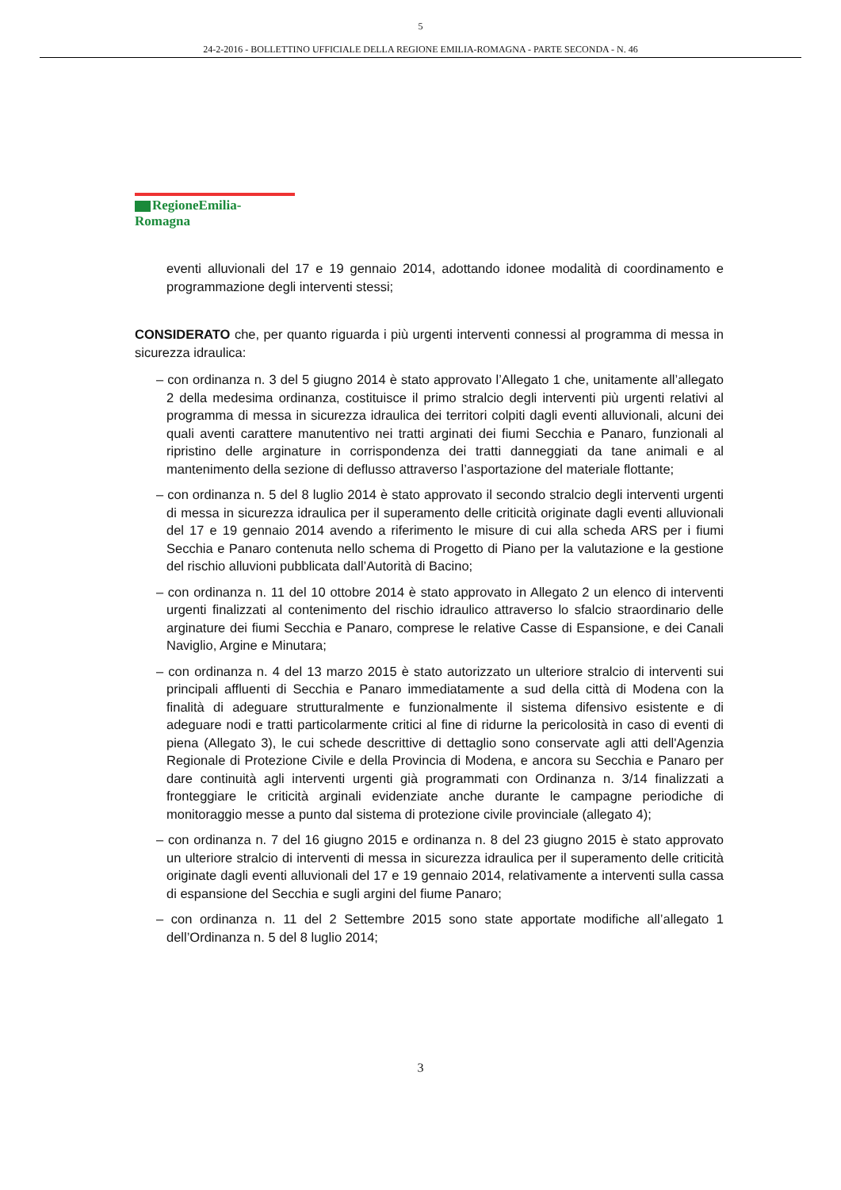5
24-2-2016 - BOLLETTINO UFFICIALE DELLA REGIONE EMILIA-ROMAGNA - PARTE SECONDA - N. 46
RegioneEmilia-Romagna
eventi alluvionali del 17 e 19 gennaio 2014, adottando idonee modalità di coordinamento e programmazione degli interventi stessi;
CONSIDERATO che, per quanto riguarda i più urgenti interventi connessi al programma di messa in sicurezza idraulica:
– con ordinanza n. 3 del 5 giugno 2014 è stato approvato l’Allegato 1 che, unitamente all’allegato 2 della medesima ordinanza, costituisce il primo stralcio degli interventi più urgenti relativi al programma di messa in sicurezza idraulica dei territori colpiti dagli eventi alluvionali, alcuni dei quali aventi carattere manutentivo nei tratti arginati dei fiumi Secchia e Panaro, funzionali al ripristino delle arginature in corrispondenza dei tratti danneggiati da tane animali e al mantenimento della sezione di deflusso attraverso l’asportazione del materiale flottante;
– con ordinanza n. 5 del 8 luglio 2014 è stato approvato il secondo stralcio degli interventi urgenti di messa in sicurezza idraulica per il superamento delle criticità originate dagli eventi alluvionali del 17 e 19 gennaio 2014 avendo a riferimento le misure di cui alla scheda ARS per i fiumi Secchia e Panaro contenuta nello schema di Progetto di Piano per la valutazione e la gestione del rischio alluvioni pubblicata dall’Autorità di Bacino;
– con ordinanza n. 11 del 10 ottobre 2014 è stato approvato in Allegato 2 un elenco di interventi urgenti finalizzati al contenimento del rischio idraulico attraverso lo sfalcio straordinario delle arginature dei fiumi Secchia e Panaro, comprese le relative Casse di Espansione, e dei Canali Naviglio, Argine e Minutara;
– con ordinanza n. 4 del 13 marzo 2015 è stato autorizzato un ulteriore stralcio di interventi sui principali affluenti di Secchia e Panaro immediatamente a sud della città di Modena con la finalità di adeguare strutturalmente e funzionalmente il sistema difensivo esistente e di adeguare nodi e tratti particolarmente critici al fine di ridurne la pericolosità in caso di eventi di piena (Allegato 3), le cui schede descrittive di dettaglio sono conservate agli atti dell'Agenzia Regionale di Protezione Civile e della Provincia di Modena, e ancora su Secchia e Panaro per dare continuità agli interventi urgenti già programmati con Ordinanza n. 3/14 finalizzati a fronteggiare le criticità arginali evidenziate anche durante le campagne periodiche di monitoraggio messe a punto dal sistema di protezione civile provinciale (allegato 4);
– con ordinanza n. 7 del 16 giugno 2015 e ordinanza n. 8 del 23 giugno 2015 è stato approvato un ulteriore stralcio di interventi di messa in sicurezza idraulica per il superamento delle criticità originate dagli eventi alluvionali del 17 e 19 gennaio 2014, relativamente a interventi sulla cassa di espansione del Secchia e sugli argini del fiume Panaro;
– con ordinanza n. 11 del 2 Settembre 2015 sono state apportate modifiche all’allegato 1 dell’Ordinanza n. 5 del 8 luglio 2014;
3